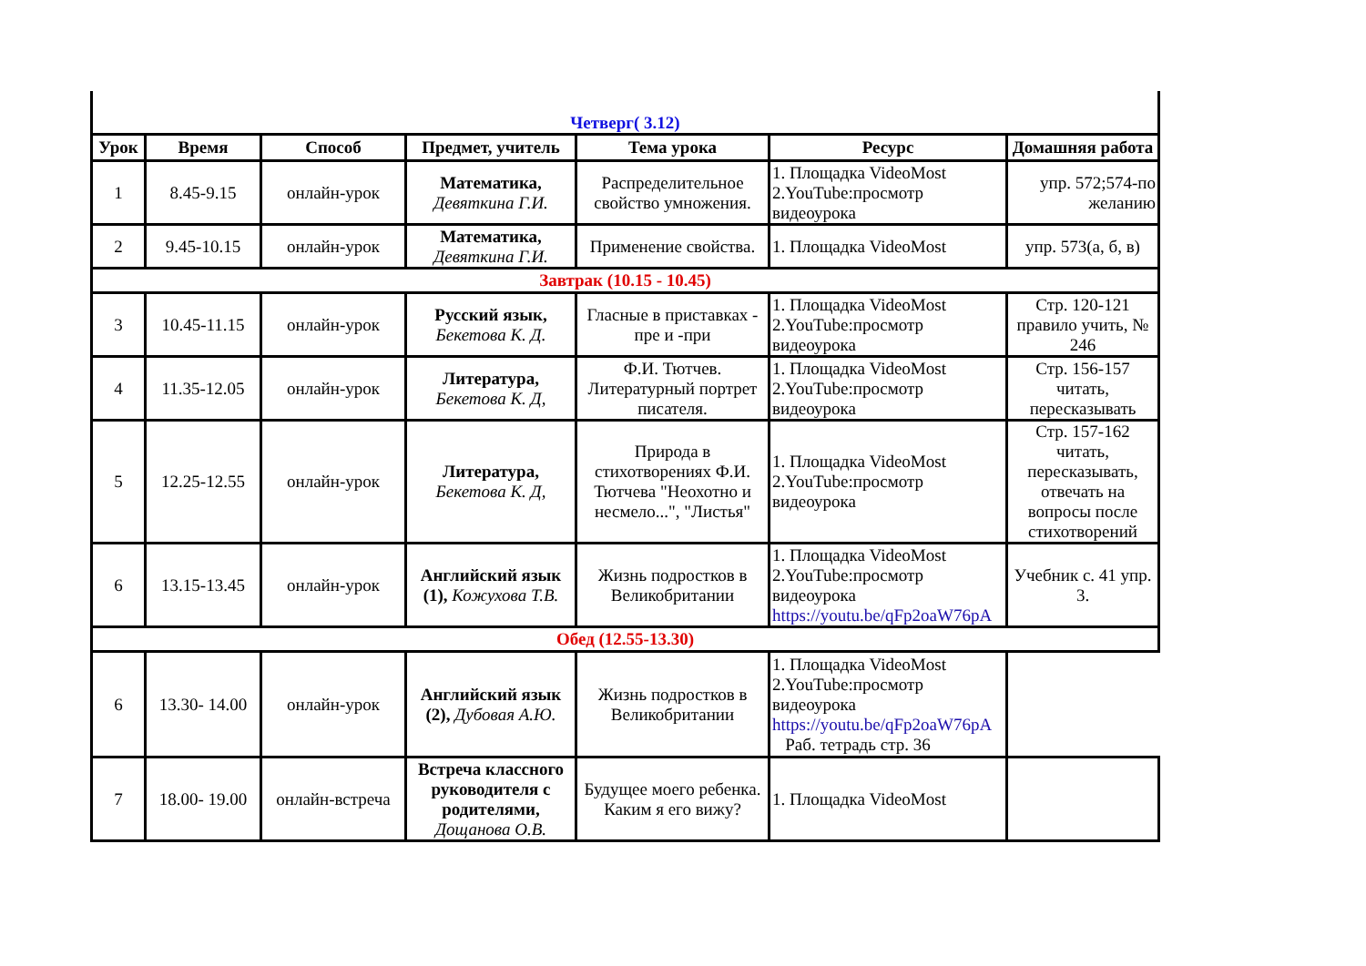| Четверг( 3.12) | | | | | | |
| Урок | Время | Способ | Предмет, учитель | Тема урока | Ресурс | Домашняя работа |
| 1 | 8.45-9.15 | онлайн-урок | Математика, Девяткина Г.И. | Распределительное свойство умножения. | 1. Площадка VideoMost 2.YouTube:просмотр видеоурока | упр. 572;574-по желанию |
| 2 | 9.45-10.15 | онлайн-урок | Математика, Девяткина Г.И. | Применение свойства. | 1. Площадка VideoMost | упр. 573(а, б, в) |
| Завтрак (10.15 - 10.45) | | | | | | |
| 3 | 10.45-11.15 | онлайн-урок | Русский язык, Бекетова К. Д. | Гласные в приставках - пре и -при | 1. Площадка VideoMost 2.YouTube:просмотр видеоурока | Стр. 120-121 правило учить, № 246 |
| 4 | 11.35-12.05 | онлайн-урок | Литература, Бекетова К. Д, | Ф.И. Тютчев. Литературный портрет писателя. | 1. Площадка VideoMost 2.YouTube:просмотр видеоурока | Стр. 156-157 читать, пересказывать |
| 5 | 12.25-12.55 | онлайн-урок | Литература, Бекетова К. Д, | Природа в стихотворениях Ф.И. Тютчева "Неохотно и несмело...", "Листья" | 1. Площадка VideoMost 2.YouTube:просмотр видеоурока | Стр. 157-162 читать, пересказывать, отвечать на вопросы после стихотворений |
| 6 | 13.15-13.45 | онлайн-урок | Английский язык (1), Кожухова Т.В. | Жизнь подростков в Великобритании | 1. Площадка VideoMost 2.YouTube:просмотр видеоурока https://youtu.be/qFp2oaW76pA | Учебник с. 41 упр. 3. |
| Обед (12.55-13.30) | | | | | | |
| 6 | 13.30- 14.00 | онлайн-урок | Английский язык (2), Дубовая А.Ю. | Жизнь подростков в Великобритании | 1. Площадка VideoMost 2.YouTube:просмотр видеоурока https://youtu.be/qFp2oaW76pA Раб. тетрадь стр. 36 | |
| 7 | 18.00- 19.00 | онлайн-встреча | Встреча классного руководителя с родителями, Дощанова О.В. | Будущее моего ребенка. Каким я его вижу? | 1. Площадка VideoMost | |